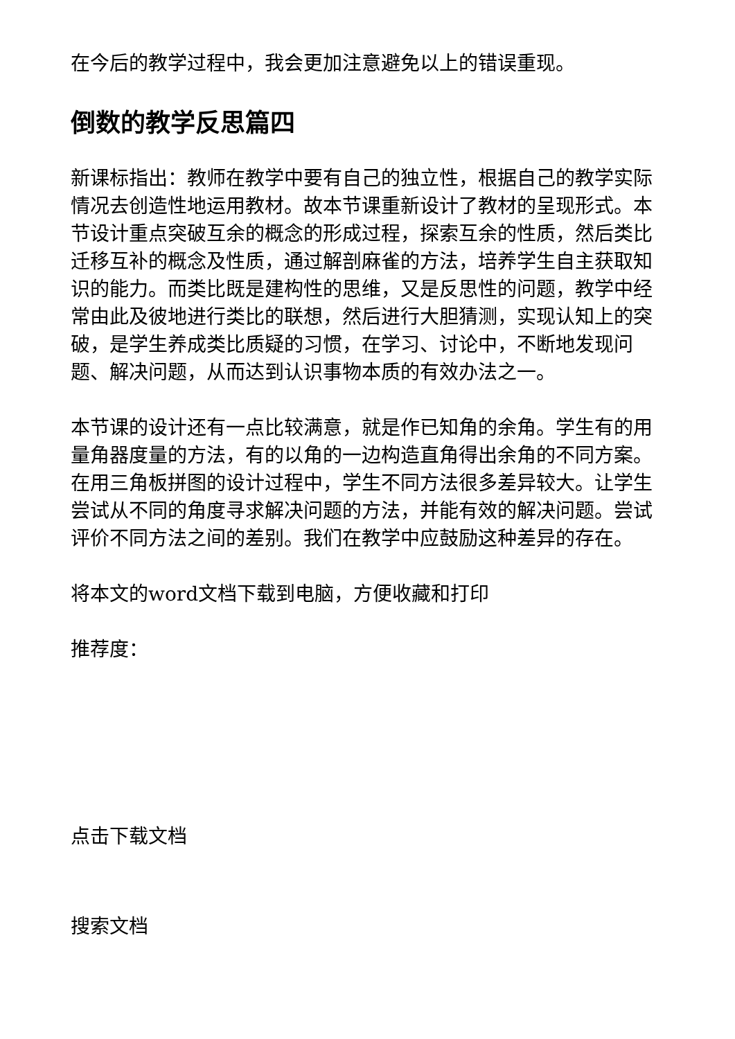在今后的教学过程中，我会更加注意避免以上的错误重现。
倒数的教学反思篇四
新课标指出：教师在教学中要有自己的独立性，根据自己的教学实际情况去创造性地运用教材。故本节课重新设计了教材的呈现形式。本节设计重点突破互余的概念的形成过程，探索互余的性质，然后类比迁移互补的概念及性质，通过解剖麻雀的方法，培养学生自主获取知识的能力。而类比既是建构性的思维，又是反思性的问题，教学中经常由此及彼地进行类比的联想，然后进行大胆猜测，实现认知上的突破，是学生养成类比质疑的习惯，在学习、讨论中，不断地发现问题、解决问题，从而达到认识事物本质的有效办法之一。
本节课的设计还有一点比较满意，就是作已知角的余角。学生有的用量角器度量的方法，有的以角的一边构造直角得出余角的不同方案。在用三角板拼图的设计过程中，学生不同方法很多差异较大。让学生尝试从不同的角度寻求解决问题的方法，并能有效的解决问题。尝试评价不同方法之间的差别。我们在教学中应鼓励这种差异的存在。
将本文的word文档下载到电脑，方便收藏和打印
推荐度：
点击下载文档
搜索文档